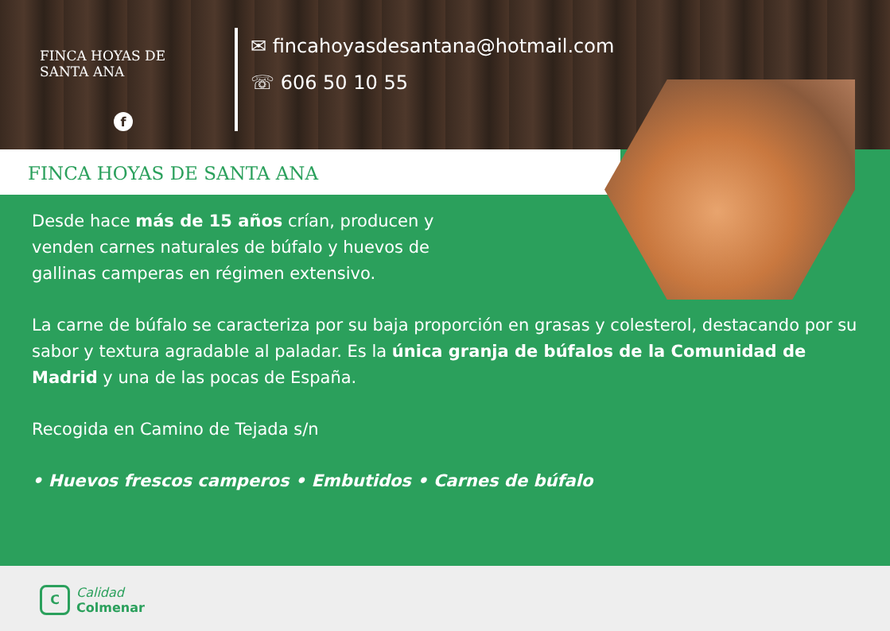FINCA HOYAS DE
SANTA ANA
f
✉ fincahoyasdesantana@hotmail.com
☏ 606 50 10 55
FINCA HOYAS DE SANTA ANA
Desde hace más de 15 años crían, producen y
venden carnes naturales de búfalo y huevos de
gallinas camperas en régimen extensivo.
La carne de búfalo se caracteriza por su baja proporción en grasas y colesterol, destacando por su sabor y textura agradable al paladar. Es la única granja de búfalos de la Comunidad de Madrid y una de las pocas de España.
Recogida en Camino de Tejada s/n
• Huevos frescos camperos • Embutidos • Carnes de búfalo
C Calidad
Colmenar